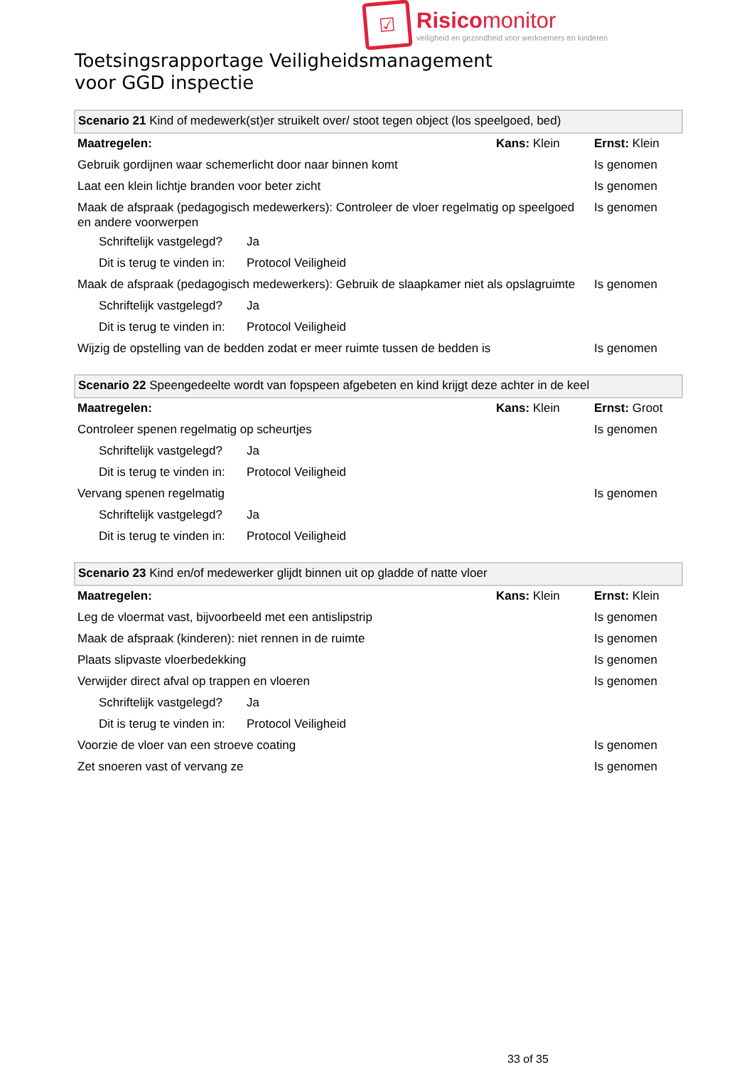☑
Risicomonitor
veiligheid en gezondheid voor werknemers en kinderen
Toetsingsrapportage Veiligheidsmanagement
voor GGD inspectie
| Scenario 21 Kind of medewerk(st)er struikelt over/ stoot tegen object (los speelgoed, bed) | | | |
| --- | --- | --- | --- |
| Maatregelen: | | Kans: Klein | Ernst: Klein |
| Gebruik gordijnen waar schemerlicht door naar binnen komt | | | Is genomen |
| Laat een klein lichtje branden voor beter zicht | | | Is genomen |
| Maak de afspraak (pedagogisch medewerkers): Controleer de vloer regelmatig op speelgoed en andere voorwerpen | | | Is genomen |
| Schriftelijk vastgelegd? | Ja | | |
| Dit is terug te vinden in: | Protocol Veiligheid | | |
| Maak de afspraak (pedagogisch medewerkers): Gebruik de slaapkamer niet als opslagruimte | | | Is genomen |
| Schriftelijk vastgelegd? | Ja | | |
| Dit is terug te vinden in: | Protocol Veiligheid | | |
| Wijzig de opstelling van de bedden zodat er meer ruimte tussen de bedden is | | | Is genomen |
| Scenario 22 Speengedeelte wordt van fopspeen afgebeten en kind krijgt deze achter in de keel | | | |
| --- | --- | --- | --- |
| Maatregelen: | | Kans: Klein | Ernst: Groot |
| Controleer spenen regelmatig op scheurtjes | | | Is genomen |
| Schriftelijk vastgelegd? | Ja | | |
| Dit is terug te vinden in: | Protocol Veiligheid | | |
| Vervang spenen regelmatig | | | Is genomen |
| Schriftelijk vastgelegd? | Ja | | |
| Dit is terug te vinden in: | Protocol Veiligheid | | |
| Scenario 23 Kind en/of medewerker glijdt binnen uit op gladde of natte vloer | | | |
| --- | --- | --- | --- |
| Maatregelen: | | Kans: Klein | Ernst: Klein |
| Leg de vloermat vast, bijvoorbeeld met een antislipstrip | | | Is genomen |
| Maak de afspraak (kinderen): niet rennen in de ruimte | | | Is genomen |
| Plaats slipvaste vloerbedekking | | | Is genomen |
| Verwijder direct afval op trappen en vloeren | | | Is genomen |
| Schriftelijk vastgelegd? | Ja | | |
| Dit is terug te vinden in: | Protocol Veiligheid | | |
| Voorzie de vloer van een stroeve coating | | | Is genomen |
| Zet snoeren vast of vervang ze | | | Is genomen |
33 of 35